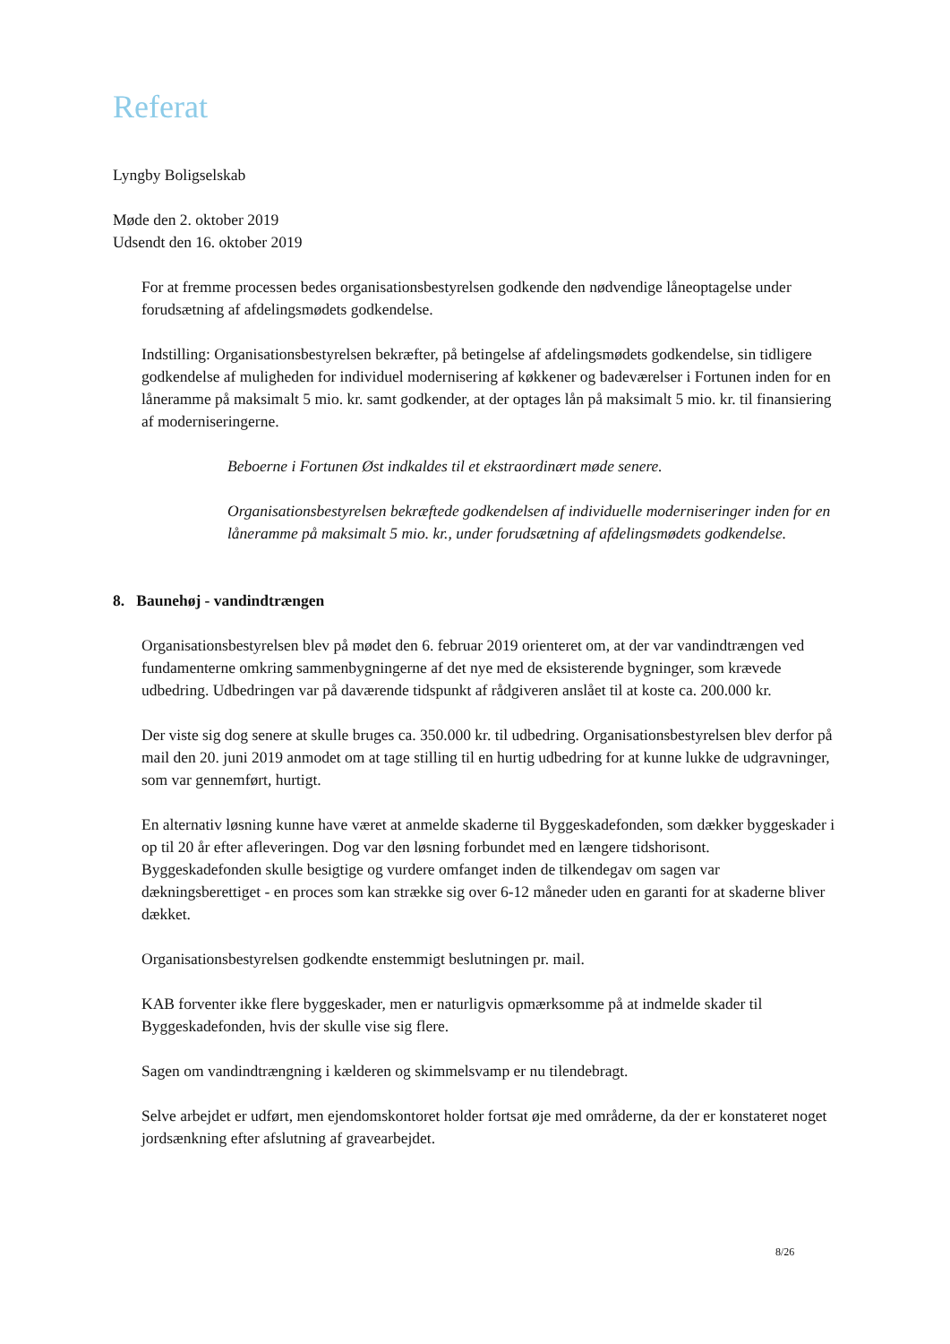Referat
Lyngby Boligselskab
Møde den 2. oktober 2019
Udsendt den 16. oktober 2019
For at fremme processen bedes organisationsbestyrelsen godkende den nødvendige låneoptagelse under forudsætning af afdelingsmødets godkendelse.
Indstilling: Organisationsbestyrelsen bekræfter, på betingelse af afdelingsmødets godkendelse, sin tidligere godkendelse af muligheden for individuel modernisering af køkkener og badeværelser i Fortunen inden for en låneramme på maksimalt 5 mio. kr. samt godkender, at der optages lån på maksimalt 5 mio. kr. til finansiering af moderniseringerne.
Beboerne i Fortunen Øst indkaldes til et ekstraordinært møde senere.
Organisationsbestyrelsen bekræftede godkendelsen af individuelle moderniseringer inden for en låneramme på maksimalt 5 mio. kr., under forudsætning af afdelingsmødets godkendelse.
8. Baunehøj - vandindtrængen
Organisationsbestyrelsen blev på mødet den 6. februar 2019 orienteret om, at der var vandindtrængen ved fundamenterne omkring sammenbygningerne af det nye med de eksisterende bygninger, som krævede udbedring. Udbedringen var på daværende tidspunkt af rådgiveren anslået til at koste ca. 200.000 kr.
Der viste sig dog senere at skulle bruges ca. 350.000 kr. til udbedring. Organisationsbestyrelsen blev derfor på mail den 20. juni 2019 anmodet om at tage stilling til en hurtig udbedring for at kunne lukke de udgravninger, som var gennemført, hurtigt.
En alternativ løsning kunne have været at anmelde skaderne til Byggeskadefonden, som dækker byggeskader i op til 20 år efter afleveringen. Dog var den løsning forbundet med en længere tidshorisont.
Byggeskadefonden skulle besigtige og vurdere omfanget inden de tilkendegav om sagen var dækningsberettiget - en proces som kan strække sig over 6-12 måneder uden en garanti for at skaderne bliver dækket.
Organisationsbestyrelsen godkendte enstemmigt beslutningen pr. mail.
KAB forventer ikke flere byggeskader, men er naturligvis opmærksomme på at indmelde skader til Byggeskadefonden, hvis der skulle vise sig flere.
Sagen om vandindtrængning i kælderen og skimmelsvamp er nu tilendebragt.
Selve arbejdet er udført, men ejendomskontoret holder fortsat øje med områderne, da der er konstateret noget jordsænkning efter afslutning af gravearbejdet.
8/26